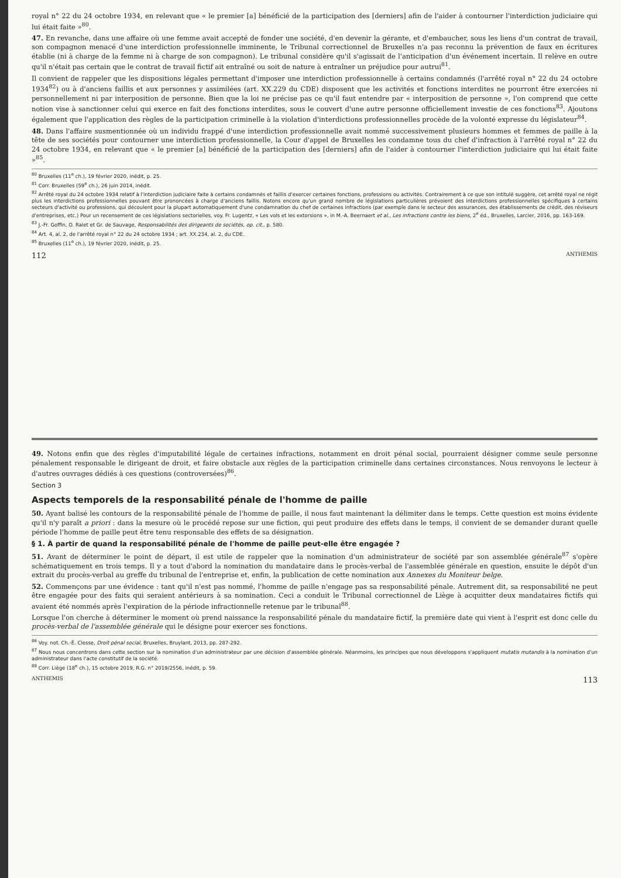royal n° 22 du 24 octobre 1934, en relevant que « le premier [a] bénéficié de la participation des [derniers] afin de l'aider à contourner l'interdiction judiciaire qui lui était faite »<sup>80</sup>.
47. En revanche, dans une affaire où une femme avait accepté de fonder une société, d'en devenir la gérante, et d'embaucher, sous les liens d'un contrat de travail, son compagnon menacé d'une interdiction professionnelle imminente, le Tribunal correctionnel de Bruxelles n'a pas reconnu la prévention de faux en écritures établie (ni à charge de la femme ni à charge de son compagnon). Le tribunal considère qu'il s'agissait de l'anticipation d'un événement incertain. Il relève en outre qu'il n'était pas certain que le contrat de travail fictif ait entraîné ou soit de nature à entraîner un préjudice pour autrui<sup>81</sup>.
Il convient de rappeler que les dispositions légales permettant d'imposer une interdiction professionnelle à certains condamnés (l'arrêté royal n° 22 du 24 octobre 1934<sup>82</sup>) ou à d'anciens faillis et aux personnes y assimilées (art. XX.229 du CDE) disposent que les activités et fonctions interdites ne pourront être exercées ni personnellement ni par interposition de personne. Bien que la loi ne précise pas ce qu'il faut entendre par « interposition de personne », l'on comprend que cette notion vise à sanctionner celui qui exerce en fait des fonctions interdites, sous le couvert d'une autre personne officiellement investie de ces fonctions<sup>83</sup>. Ajoutons également que l'application des règles de la participation criminelle à la violation d'interdictions professionnelles procède de la volonté expresse du législateur<sup>84</sup>.
48. Dans l'affaire susmentionnée où un individu frappé d'une interdiction professionnelle avait nommé successivement plusieurs hommes et femmes de paille à la tête de ses sociétés pour contourner une interdiction professionnelle, la Cour d'appel de Bruxelles les condamne tous du chef d'infraction à l'arrêté royal n° 22 du 24 octobre 1934, en relevant que « le premier [a] bénéficié de la participation des [derniers] afin de l'aider à contourner l'interdiction judiciaire qui lui était faite »<sup>85</sup>.
<sup>80</sup> Bruxelles (11<sup>e</sup> ch.), 19 février 2020, inédit, p. 25.
<sup>81</sup> Corr. Bruxelles (59<sup>e</sup> ch.), 26 juin 2014, inédit.
<sup>82</sup> Arrêté royal du 24 octobre 1934 relatif à l'interdiction judiciaire faite à certains condamnés et faillis d'exercer certaines fonctions, professions ou activités. Contrairement à ce que son intitulé suggère, cet arrêté royal ne régit plus les interdictions professionnelles pouvant être prononcées à charge d'anciens faillis. Notons encore qu'un grand nombre de législations particulières prévoient des interdictions professionnelles spécifiques à certains secteurs d'activité ou professions, qui découlent pour la plupart automatiquement d'une condamnation du chef de certaines infractions (par exemple dans le secteur des assurances, des établissements de crédit, des réviseurs d'entreprises, etc.) Pour un recensement de ces législations sectorielles, voy. Fr. Lugentz, « Les vols et les extorsions », in M.-A. Beernaert et al., Les infractions contre les biens, 2<sup>e</sup> éd., Bruxelles, Larcier, 2016, pp. 163-169.
<sup>83</sup> J.-Fr. Goffin, O. Ralet et Gr. de Sauvage, Responsabilités des dirigeants de sociétés, op. cit., p. 580.
<sup>84</sup> Art. 4, al. 2, de l'arrêté royal n° 22 du 24 octobre 1934 ; art. XX.234, al. 2, du CDE.
<sup>85</sup> Bruxelles (11<sup>e</sup> ch.), 19 février 2020, inédit, p. 25.
112 ANTHEMIS
49. Notons enfin que des règles d'imputabilité légale de certaines infractions, notamment en droit pénal social, pourraient désigner comme seule personne pénalement responsable le dirigeant de droit, et faire obstacle aux règles de la participation criminelle dans certaines circonstances. Nous renvoyons le lecteur à d'autres ouvrages dédiés à ces questions (controversées)<sup>86</sup>.
Section 3
Aspects temporels de la responsabilité pénale de l'homme de paille
50. Ayant balisé les contours de la responsabilité pénale de l'homme de paille, il nous faut maintenant la délimiter dans le temps. Cette question est moins évidente qu'il n'y paraît a priori : dans la mesure où le procédé repose sur une fiction, qui peut produire des effets dans le temps, il convient de se demander durant quelle période l'homme de paille peut être tenu responsable des effets de sa désignation.
§ 1. À partir de quand la responsabilité pénale de l'homme de paille peut-elle être engagée ?
51. Avant de déterminer le point de départ, il est utile de rappeler que la nomination d'un administrateur de société par son assemblée générale<sup>87</sup> s'opère schématiquement en trois temps. Il y a tout d'abord la nomination du mandataire dans le procès-verbal de l'assemblée générale en question, ensuite le dépôt d'un extrait du procès-verbal au greffe du tribunal de l'entreprise et, enfin, la publication de cette nomination aux Annexes du Moniteur belge.
52. Commençons par une évidence : tant qu'il n'est pas nommé, l'homme de paille n'engage pas sa responsabilité pénale. Autrement dit, sa responsabilité ne peut être engagée pour des faits qui seraient antérieurs à sa nomination. Ceci a conduit le Tribunal correctionnel de Liège à acquitter deux mandataires fictifs qui avaient été nommés après l'expiration de la période infractionnelle retenue par le tribunal<sup>88</sup>.
Lorsque l'on cherche à déterminer le moment où prend naissance la responsabilité pénale du mandataire fictif, la première date qui vient à l'esprit est donc celle du procès-verbal de l'assemblée générale qui le désigne pour exercer ses fonctions.
<sup>86</sup> Voy. not. Ch.-É. Clesse, Droit pénal social, Bruxelles, Bruylant, 2013, pp. 287-292.
<sup>87</sup> Nous nous concentrons dans cette section sur la nomination d'un administrateur par une décision d'assemblée générale. Néanmoins, les principes que nous développons s'appliquent mutatis mutandis à la nomination d'un administrateur dans l'acte constitutif de la société.
<sup>88</sup> Corr. Liège (18<sup>e</sup> ch.), 15 octobre 2019, R.G. n° 2019/2556, inédit, p. 59.
ANTHEMIS 113